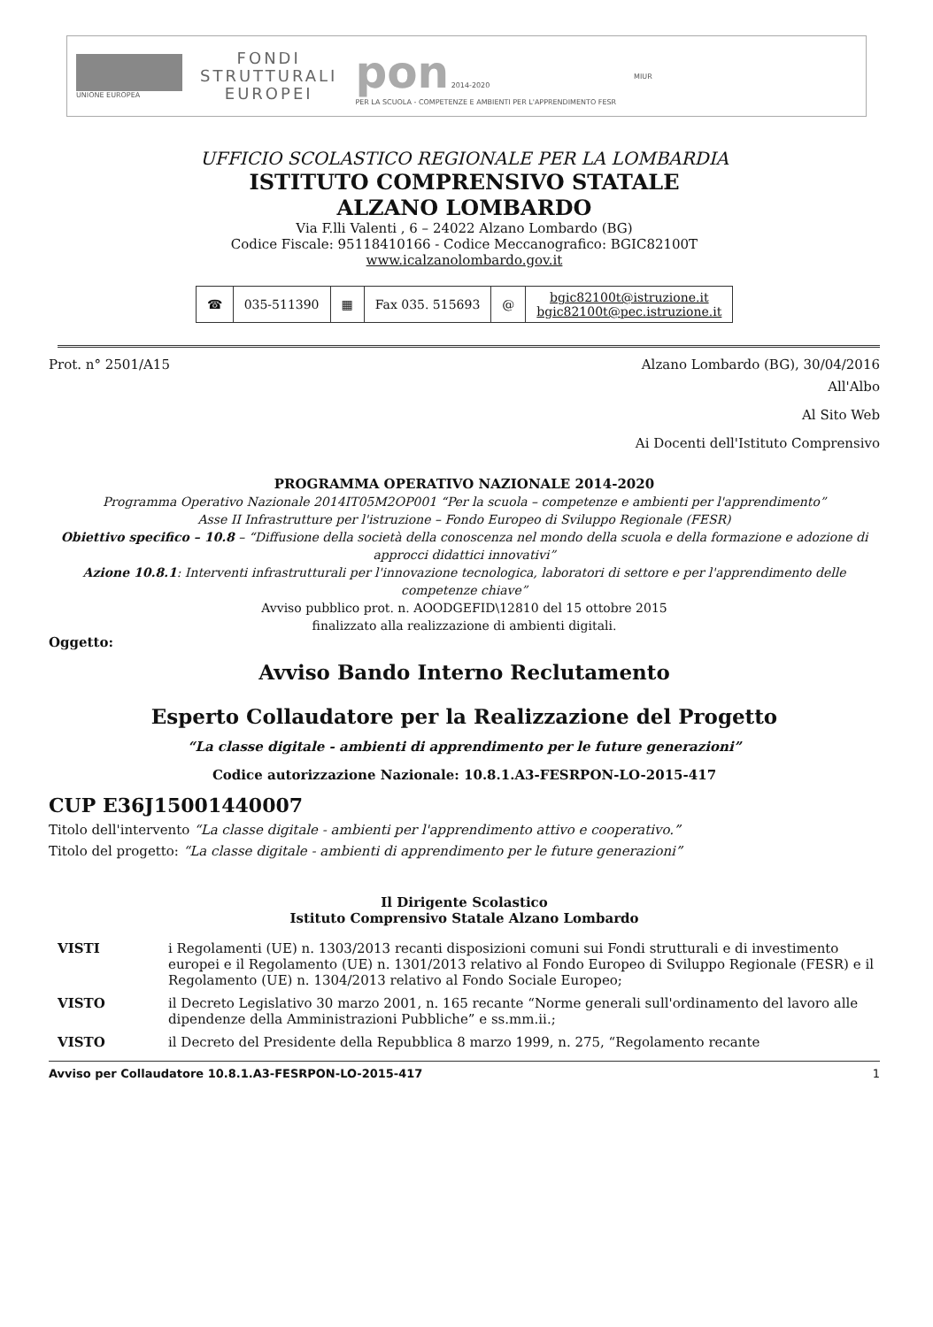UNIONE EUROPEA
FONDI
STRUTTURALI
EUROPEI
pon 2014-2020
PER LA SCUOLA - COMPETENZE E AMBIENTI PER L'APPRENDIMENTO FESR
MIUR
UFFICIO SCOLASTICO REGIONALE PER LA LOMBARDIA
ISTITUTO COMPRENSIVO STATALE
ALZANO LOMBARDO
Via F.lli Valenti , 6 – 24022 Alzano Lombardo (BG)
Codice Fiscale: 95118410166 - Codice Meccanografico: BGIC82100T
www.icalzanolombardo.gov.it
| ☎ | 035-511390 | ▦ | Fax 035. 515693 | @ | bgic82100t@istruzione.it bgic82100t@pec.istruzione.it |
Prot. n° 2501/A15 Alzano Lombardo (BG), 30/04/2016
All'Albo
Al Sito Web
Ai Docenti dell'Istituto Comprensivo
PROGRAMMA OPERATIVO NAZIONALE 2014-2020
Programma Operativo Nazionale 2014IT05M2OP001 “Per la scuola – competenze e ambienti per l'apprendimento”
Asse II Infrastrutture per l'istruzione – Fondo Europeo di Sviluppo Regionale (FESR)
Obiettivo specifico – 10.8 – “Diffusione della società della conoscenza nel mondo della scuola e della formazione e adozione di approcci didattici innovativi”
Azione 10.8.1: Interventi infrastrutturali per l'innovazione tecnologica, laboratori di settore e per l'apprendimento delle competenze chiave”
Avviso pubblico prot. n. AOODGEFID\12810 del 15 ottobre 2015
finalizzato alla realizzazione di ambienti digitali.
Oggetto:
Avviso Bando Interno Reclutamento
Esperto Collaudatore per la Realizzazione del Progetto
“La classe digitale - ambienti di apprendimento per le future generazioni”
Codice autorizzazione Nazionale: 10.8.1.A3-FESRPON-LO-2015-417
CUP E36J15001440007
Titolo dell'intervento “La classe digitale - ambienti per l'apprendimento attivo e cooperativo.”
Titolo del progetto: “La classe digitale - ambienti di apprendimento per le future generazioni”
Il Dirigente Scolastico
Istituto Comprensivo Statale Alzano Lombardo
| VISTI | i Regolamenti (UE) n. 1303/2013 recanti disposizioni comuni sui Fondi strutturali e di investimento europei e il Regolamento (UE) n. 1301/2013 relativo al Fondo Europeo di Sviluppo Regionale (FESR) e il Regolamento (UE) n. 1304/2013 relativo al Fondo Sociale Europeo; |
| VISTO | il Decreto Legislativo 30 marzo 2001, n. 165 recante “Norme generali sull'ordinamento del lavoro alle dipendenze della Amministrazioni Pubbliche” e ss.mm.ii.; |
| VISTO | il Decreto del Presidente della Repubblica 8 marzo 1999, n. 275, “Regolamento recante |
Avviso per Collaudatore 10.8.1.A3-FESRPON-LO-2015-417 1